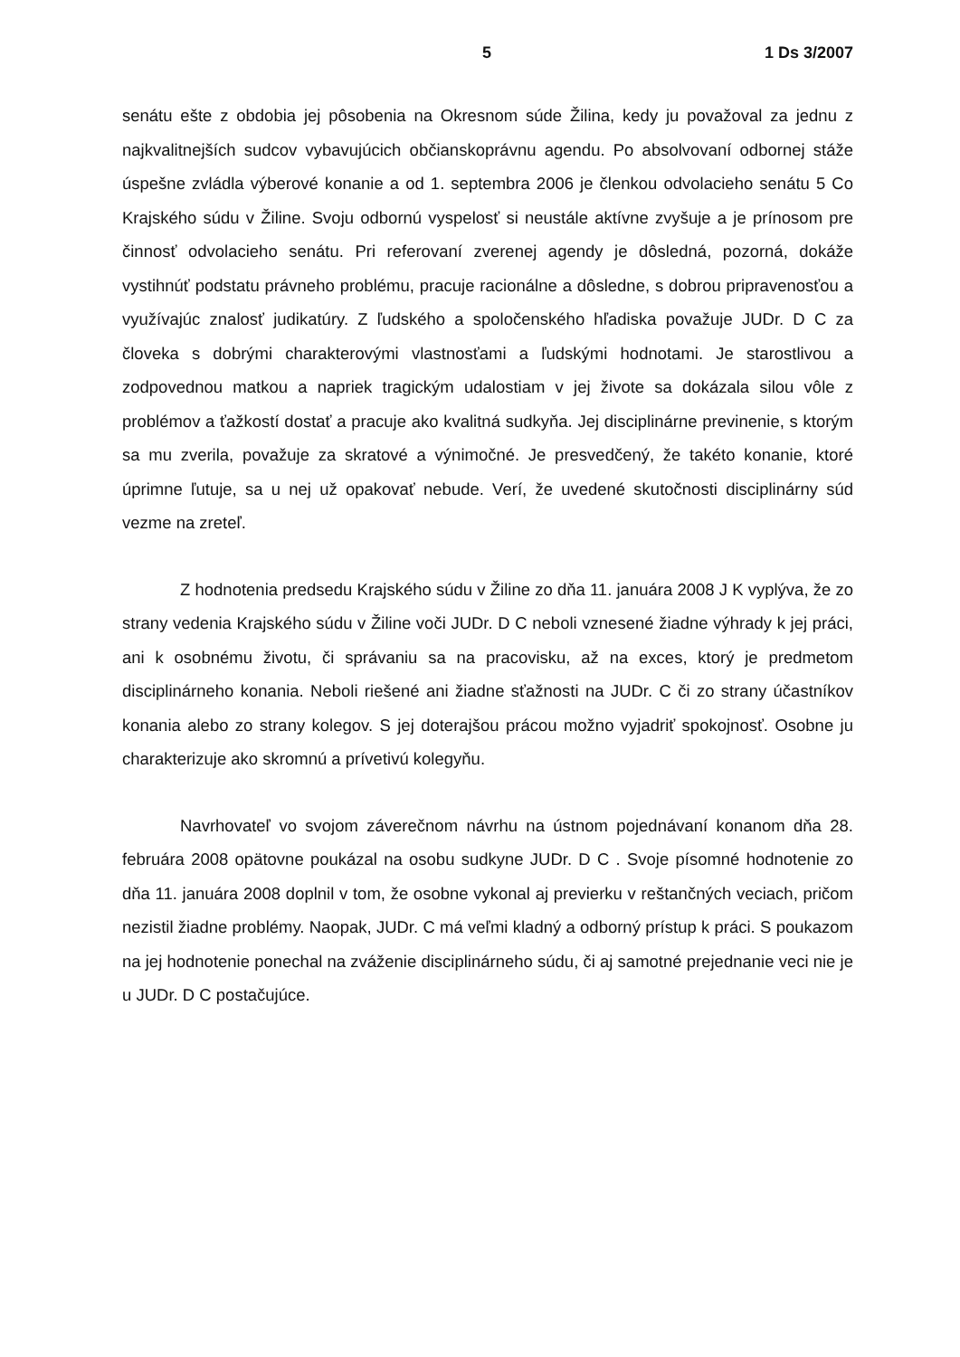5 1 Ds 3/2007
senátu ešte z obdobia jej pôsobenia na Okresnom súde Žilina, kedy ju považoval za jednu z najkvalitnejších sudcov vybavujúcich občianskoprávnu agendu. Po absolvovaní odbornej stáže úspešne zvládla výberové konanie a od 1. septembra 2006 je členkou odvolacieho senátu 5 Co Krajského súdu v Žiline. Svoju odbornú vyspelosť si neustále aktívne zvyšuje a je prínosom pre činnosť odvolacieho senátu. Pri referovaní zverenej agendy je dôsledná, pozorná, dokáže vystihnúť podstatu právneho problému, pracuje racionálne a dôsledne, s dobrou pripravenosťou a využívajúc znalosť judikatúry. Z ľudského a spoločenského hľadiska považuje JUDr. D C za človeka s dobrými charakterovými vlastnosťami a ľudskými hodnotami. Je starostlivou a zodpovednou matkou a napriek tragickým udalostiam v jej živote sa dokázala silou vôle z problémov a ťažkostí dostať a pracuje ako kvalitná sudkyňa. Jej disciplinárne previnenie, s ktorým sa mu zverila, považuje za skratové a výnimočné. Je presvedčený, že takéto konanie, ktoré úprimne ľutuje, sa u nej už opakovať nebude. Verí, že uvedené skutočnosti disciplinárny súd vezme na zreteľ.
Z hodnotenia predsedu Krajského súdu v Žiline zo dňa 11. januára 2008 J K vyplýva, že zo strany vedenia Krajského súdu v Žiline voči JUDr. D C neboli vznesené žiadne výhrady k jej práci, ani k osobnému životu, či správaniu sa na pracovisku, až na exces, ktorý je predmetom disciplinárneho konania. Neboli riešené ani žiadne sťažnosti na JUDr. C či zo strany účastníkov konania alebo zo strany kolegov. S jej doterajšou prácou možno vyjadriť spokojnosť. Osobne ju charakterizuje ako skromnú a prívetivú kolegyňu.
Navrhovateľ vo svojom záverečnom návrhu na ústnom pojednávaní konanom dňa 28. februára 2008 opätovne poukázal na osobu sudkyne JUDr. D C . Svoje písomné hodnotenie zo dňa 11. januára 2008 doplnil v tom, že osobne vykonal aj previerku v reštančných veciach, pričom nezistil žiadne problémy. Naopak, JUDr. C má veľmi kladný a odborný prístup k práci. S poukazom na jej hodnotenie ponechal na zváženie disciplinárneho súdu, či aj samotné prejednanie veci nie je u JUDr. D C postačujúce.